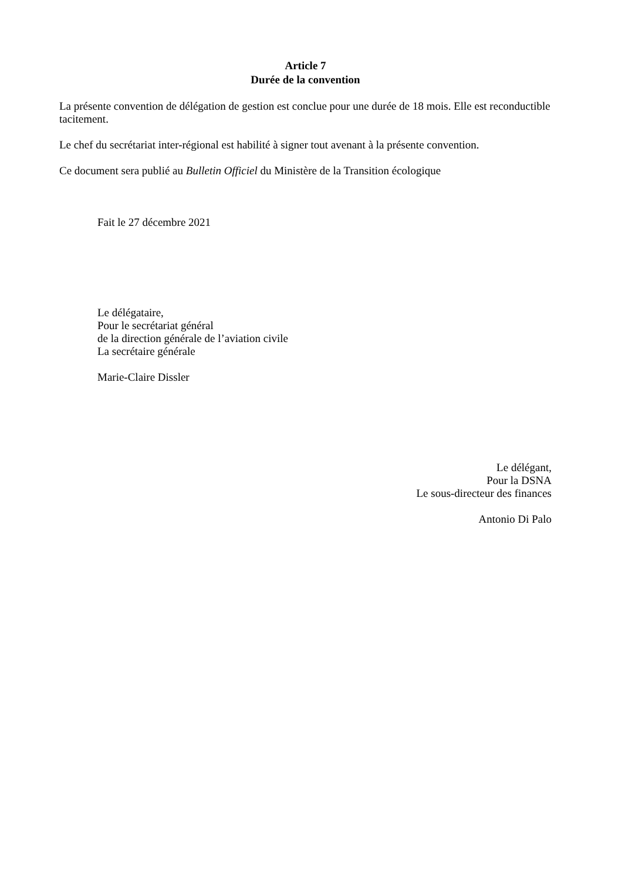Article 7
Durée de la convention
La présente convention de délégation de gestion est conclue pour une durée de 18 mois. Elle est reconductible tacitement.
Le chef du secrétariat inter-régional est habilité à signer tout avenant à la présente convention.
Ce document sera publié au Bulletin Officiel du Ministère de la Transition écologique
Fait le 27 décembre 2021
Le délégataire,
Pour le secrétariat général
de la direction générale de l’aviation civile
La secrétaire générale
Marie-Claire Dissler
Le délégant,
Pour la DSNA
Le sous-directeur des finances
Antonio Di Palo